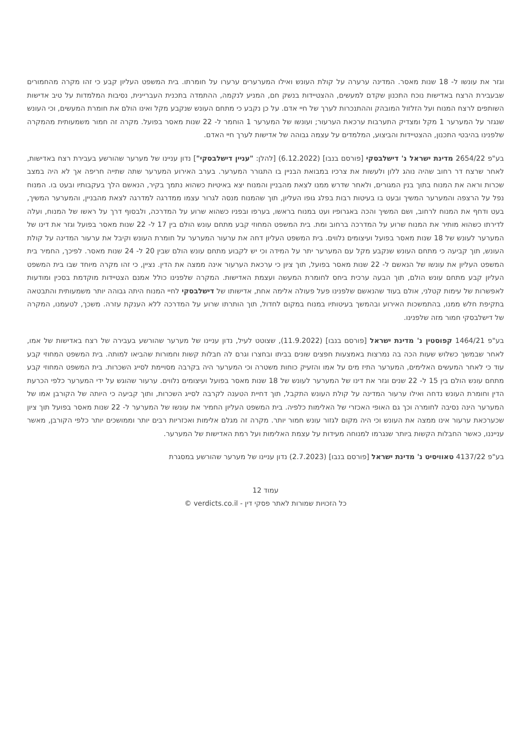וגזר את עונשו ל- 18 שנות מאסר. המדינה ערערה על קולת העונש ואילו המערערים ערערו על חומרתו. בית המשפט העליון קבע כי זהו מקרה מהחמורים שבעבירת הרצח באדישות נוכח התכנון שקדם למעשים, ההצטיידות בנשק חם, המניע לנקמה, ההתמדה בתכנית העבריינית, נסיבות המלמדות על טיב אדישות השותפים לרצח המנוח ועל הזלזול המובהק וההתנכרות לערך של חיי אדם. על כן נקבע כי מתחם העונש שנקבע מקל ואינו הולם את חומרת המעשים, וכי העונש שנגזר על המערער 1 מקל ומצדיק התערבות ערכאת הערעור; ועונשו של המערער 1 הוחמר ל- 22 שנות מאסר בפועל. מקרה זה חמור משמעותית מהמקרה שלפנינו בהיבטי התכנון, ההצטיידות והביצוע, המלמדים על עצמה גבוהה של אדישות לערך חיי האדם.
בע"פ 2654/22 מדינת ישראל נ' דישלבסקי [פורסם בנבו] (6.12.2022) [להלן: "עניין דישלבסקי"] נדון עניינו של מערער שהורשע בעבירת רצח באדישות, לאחר שרצח דר רחוב שהיה נוהג ללון ולעשות את צרכיו במבואת הבניין בו התגורר המערער. בערב האירוע המערער שתה שתייה חריפה אך לא היה במצב שכרות וראה את המנוח בתוך בנין המגורים, ולאחר שדרש ממנו לצאת מהבניין והמנוח יצא באיטיות כשהוא נתמך בקיר, הנאשם הלך בעקבותיו ובעט בו. המנוח נפל על הרצפה והמערער המשיך ובעט בו בעיטות רבות בפלג גופו העליון, תוך שהמנוח מנסה לגרור עצמו ממדרגה למדרגה לצאת מהבניין, והמערער המשיך, בעט ודחף את המנוח לרחוב, ושם המשיך והכה באגרופיו ועט במנוח בראשו, בערפו ובפניו כשהוא שרוע על המדרכה, ולבסוף דרך על ראשו של המנוח, ועלה לדירתו כשהוא מותיר את המנוח שרוע על המדרכה ברחוב ומת. בית המשפט המחוזי קבע מתחם עונש הולם בין 17 ל- 22 שנות מאסר בפועל וגזר את דינו של המערער לעונש של 18 שנות מאסר בפועל ועיצומים נלווים. בית המשפט העליון דחה את ערעור המערער על חומרת העונש וקיבל את ערעור המדינה על קולת העונש, תוך קביעה כי מתחם העונש שנקבע מקל עם המערער יתר על המידה וכי יש לקבוע מתחם עונש הולם שבין 20 ל- 24 שנות מאסר. לפיכך, החמיר בית המשפט העליון את עונשו של הנאשם ל- 22 שנות מאסר בפועל, תוך ציון כי ערכאת הערעור אינה ממצה את הדין. נציין, כי זהו מקרה מיוחד שבו בית המשפט העליון קבע מתחם עונש הולם, תוך הבעה ערכית ביחס לחומרת המעשה ועצמת האדישות. המקרה שלפנינו כולל אמנם הצטיידות מוקדמת בסכין ומודעות לאפשרות של עימות קטלני, אולם בעוד שהנאשם שלפנינו פעל פעולה אלימה אחת, אדישותו של דישלבסקי לחיי המנוח היתה גבוהה יותר משמעותית והתבטאה בתקיפת חלש ממנו, בהתמשכות האירוע ובהמשך בעיטותיו במנוח במקום לחדול, תוך הותרתו שרוע על המדרכה ללא הענקת עזרה. משכך, לטעמנו, המקרה של דישלבסקי חמור מזה שלפנינו.
בע"פ 1464/21 קפוסטין נ' מדינת ישראל [פורסם בנבו] (11.9.2022), שצוטט לעיל, נדון עניינו של מערער שהורשע בעבירה של רצח באדישות של אמו, לאחר שבמשך כשלוש שעות הכה בה נמרצות באמצעות חפצים שונים בביתו ובחצרו וגרם לה חבלות קשות וחמורות שהביאו למותה. בית המשפט המחוזי קבע עוד כי לאחר המעשים האלימים, המערער התיז מים על אמו והזעיק כוחות משטרה וכי המערער היה בקרבה מסויימת לסייג השכרות. בית המשפט המחוזי קבע מתחם עונש הולם בין 15 ל- 22 שנים וגזר את דינו של המערער לעונש של 18 שנות מאסר בפועל ועיצומים נלווים. ערעור שהוגש על ידי המערער כלפי הכרעת הדין וחומרת העונש נדחה ואילו ערעור המדינה על קולת העונש התקבל, תוך דחיית הטענה לקרבה לסייג השכרות, ותוך קביעה כי היותה של הקורבן אמו של המערער הינה נסיבה לחומרה וכך גם האופי האכזרי של האלימות כלפיה. בית המשפט העליון החמיר את עונשו של המערער ל- 22 שנות מאסר בפועל תוך ציון שכערכאת ערעור אינו ממצה את העונש וכי היה מקום לגזור עונש חמור יותר. מקרה זה מגלם אלימות ואכזריות רבים יותר וממושכים יותר כלפי הקורבן, מאשר ענייננו, כאשר החבלות הקשות ביותר שנגרמו למנוחה מעידות על עצמת האלימות ועל רמת האדישות של המערער.
בע"פ 4137/22 טאוויסיט נ' מדינת ישראל [פורסם בנבו] (2.7.2023) נדון עניינו של מערער שהורשע במסגרת
עמוד 12
כל הזכויות שמורות לאתר פסקי דין - verdicts.co.il ©